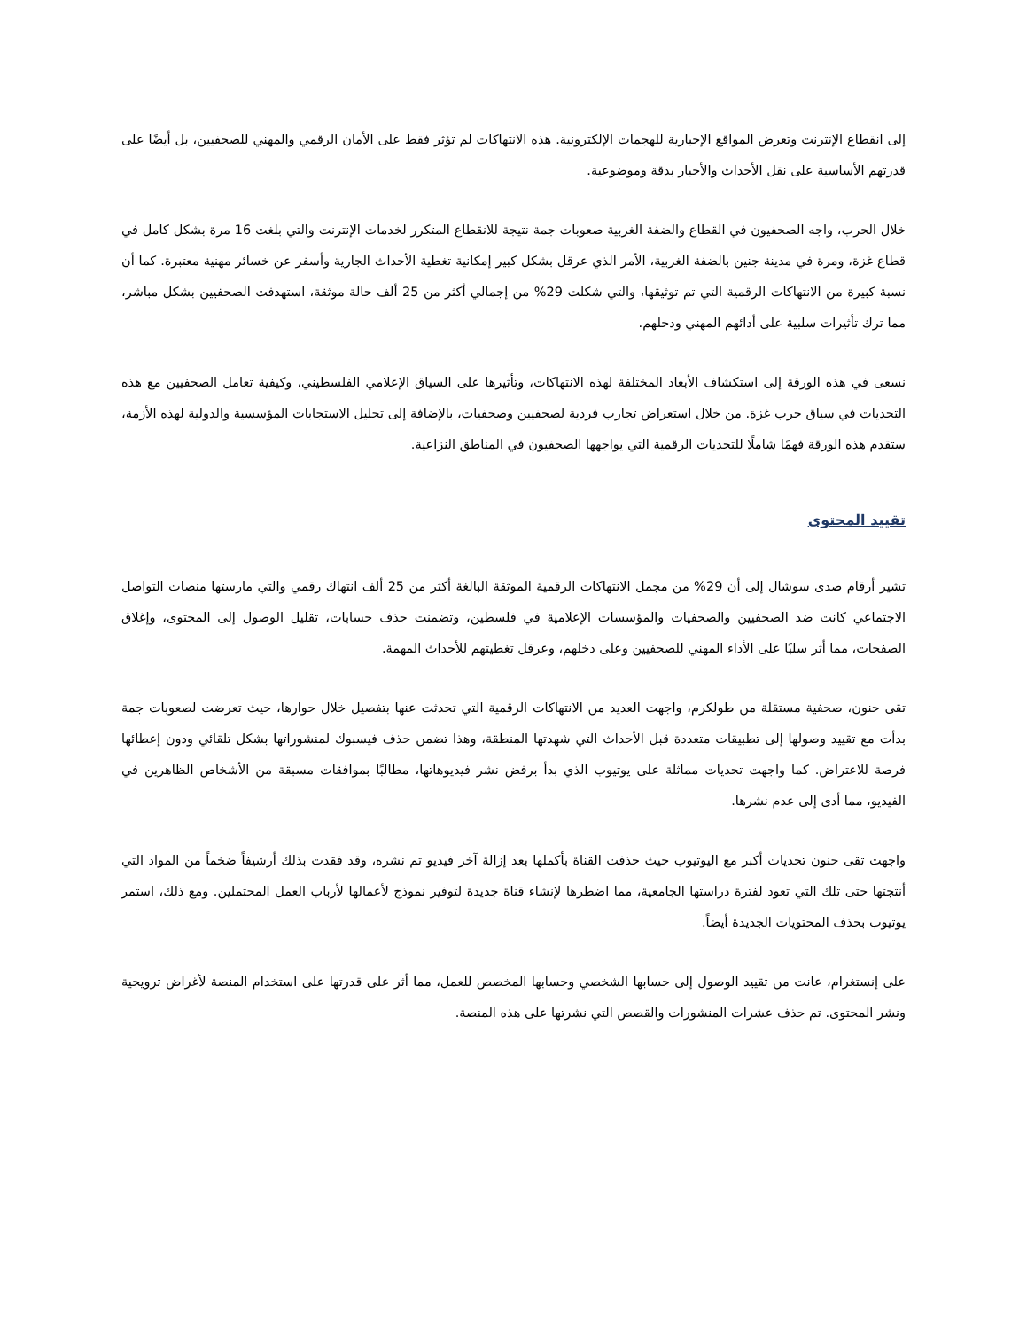إلى انقطاع الإنترنت وتعرض المواقع الإخبارية للهجمات الإلكترونية. هذه الانتهاكات لم تؤثر فقط على الأمان الرقمي والمهني للصحفيين، بل أيضًا على قدرتهم الأساسية على نقل الأحداث والأخبار بدقة وموضوعية.
خلال الحرب، واجه الصحفيون في القطاع والضفة الغربية صعوبات جمة نتيجة للانقطاع المتكرر لخدمات الإنترنت والتي بلغت 16 مرة بشكل كامل في قطاع غزة، ومرة في مدينة جنين بالضفة الغربية، الأمر الذي عرقل بشكل كبير إمكانية تغطية الأحداث الجارية وأسفر عن خسائر مهنية معتبرة. كما أن نسبة كبيرة من الانتهاكات الرقمية التي تم توثيقها، والتي شكلت 29% من إجمالي أكثر من 25 ألف حالة موثقة، استهدفت الصحفيين بشكل مباشر، مما ترك تأثيرات سلبية على أدائهم المهني ودخلهم.
نسعى في هذه الورقة إلى استكشاف الأبعاد المختلفة لهذه الانتهاكات، وتأثيرها على السياق الإعلامي الفلسطيني، وكيفية تعامل الصحفيين مع هذه التحديات في سياق حرب غزة. من خلال استعراض تجارب فردية لصحفيين وصحفيات، بالإضافة إلى تحليل الاستجابات المؤسسية والدولية لهذه الأزمة، ستقدم هذه الورقة فهمًا شاملًا للتحديات الرقمية التي يواجهها الصحفيون في المناطق النزاعية.
تقييد المحتوى
تشير أرقام صدى سوشال إلى أن 29% من مجمل الانتهاكات الرقمية الموثقة البالغة أكثر من 25 ألف انتهاك رقمي والتي مارستها منصات التواصل الاجتماعي كانت ضد الصحفيين والصحفيات والمؤسسات الإعلامية في فلسطين، وتضمنت حذف حسابات، تقليل الوصول إلى المحتوى، وإغلاق الصفحات، مما أثر سلبًا على الأداء المهني للصحفيين وعلى دخلهم، وعرقل تغطيتهم للأحداث المهمة.
تقى حنون، صحفية مستقلة من طولكرم، واجهت العديد من الانتهاكات الرقمية التي تحدثت عنها بتفصيل خلال حوارها، حيث تعرضت لصعوبات جمة بدأت مع تقييد وصولها إلى تطبيقات متعددة قبل الأحداث التي شهدتها المنطقة، وهذا تضمن حذف فيسبوك لمنشوراتها بشكل تلقائي ودون إعطائها فرصة للاعتراض. كما واجهت تحديات مماثلة على يوتيوب الذي بدأ برفض نشر فيديوهاتها، مطالبًا بموافقات مسبقة من الأشخاص الظاهرين في الفيديو، مما أدى إلى عدم نشرها.
واجهت تقى حنون تحديات أكبر مع اليوتيوب حيث حذفت القناة بأكملها بعد إزالة آخر فيديو تم نشره، وقد فقدت بذلك أرشيفاً ضخماً من المواد التي أنتجتها حتى تلك التي تعود لفترة دراستها الجامعية، مما اضطرها لإنشاء قناة جديدة لتوفير نموذج لأعمالها لأرباب العمل المحتملين. ومع ذلك، استمر يوتيوب بحذف المحتويات الجديدة أيضاً.
على إنستغرام، عانت من تقييد الوصول إلى حسابها الشخصي وحسابها المخصص للعمل، مما أثر على قدرتها على استخدام المنصة لأغراض ترويجية ونشر المحتوى. تم حذف عشرات المنشورات والقصص التي نشرتها على هذه المنصة.